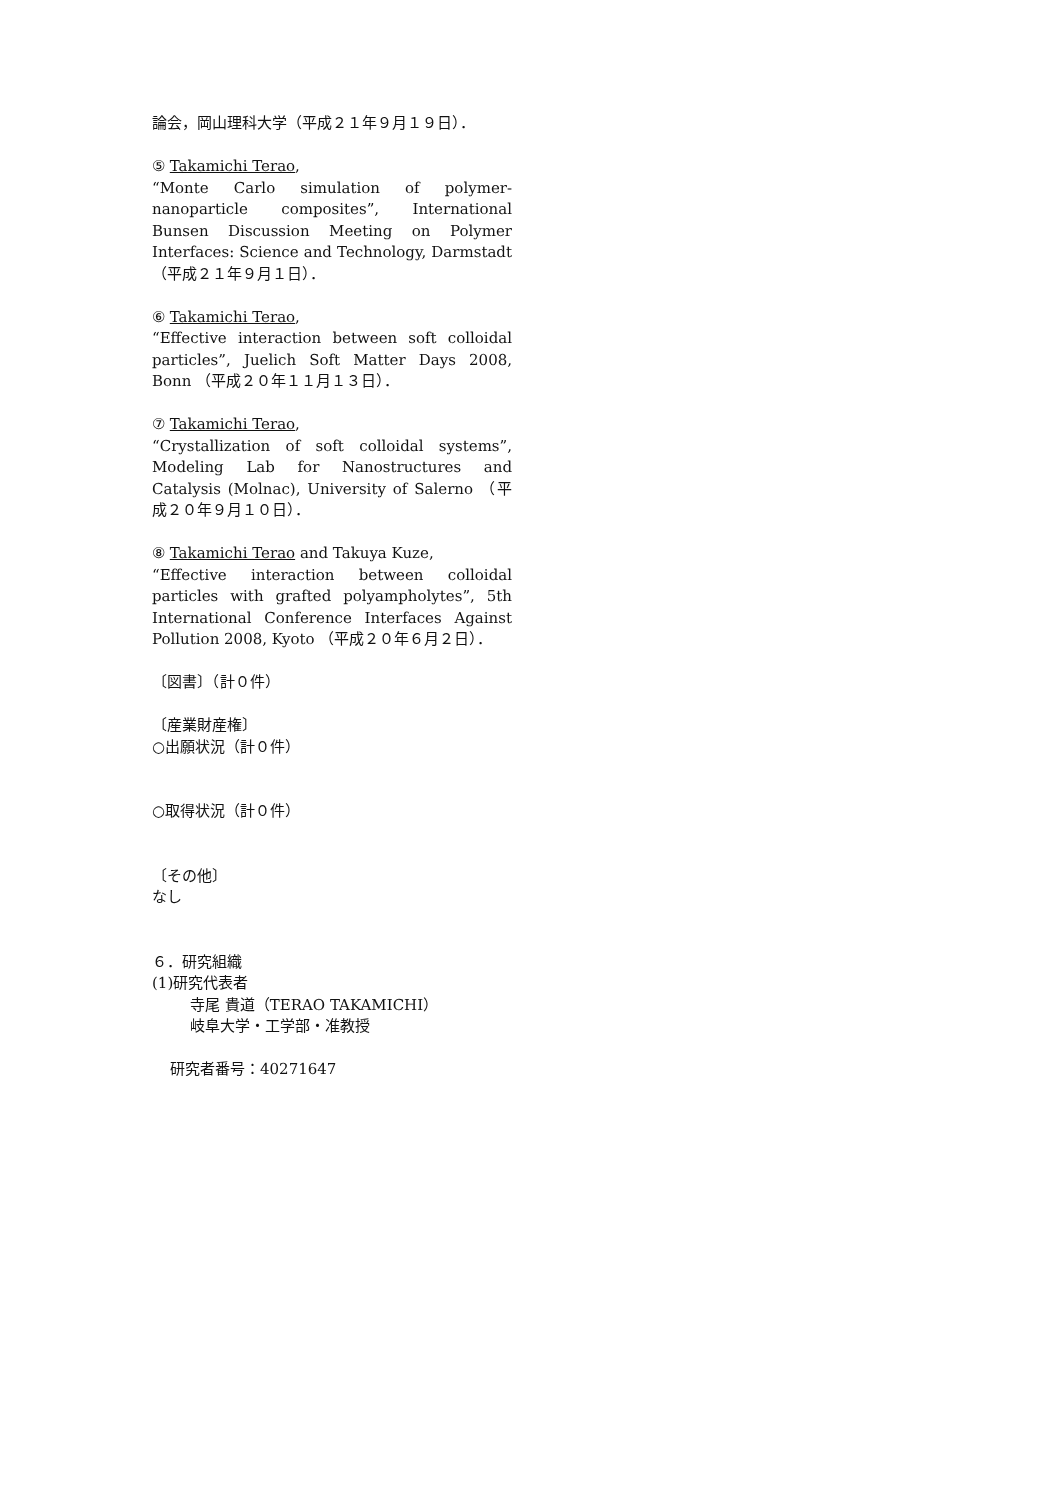論会，岡山理科大学（平成２１年９月１９日）．
⑤ Takamichi Terao,
“Monte Carlo simulation of polymer-nanoparticle composites”, International Bunsen Discussion Meeting on Polymer Interfaces: Science and Technology, Darmstadt （平成２１年９月１日）．
⑥ Takamichi Terao,
“Effective interaction between soft colloidal particles”, Juelich Soft Matter Days 2008, Bonn （平成２０年１１月１３日）．
⑦ Takamichi Terao,
“Crystallization of soft colloidal systems”, Modeling Lab for Nanostructures and Catalysis (Molnac), University of Salerno （平成２０年９月１０日）．
⑧ Takamichi Terao and Takuya Kuze,
“Effective interaction between colloidal particles with grafted polyampholytes”, 5th International Conference Interfaces Against Pollution 2008, Kyoto （平成２０年６月２日）．
〔図書〕（計０件）
〔産業財産権〕
○出願状況（計０件）
○取得状況（計０件）
〔その他〕
なし
６．研究組織
(1)研究代表者
寺尾 貴道（TERAO TAKAMICHI）
岐阜大学・工学部・准教授
研究者番号：40271647